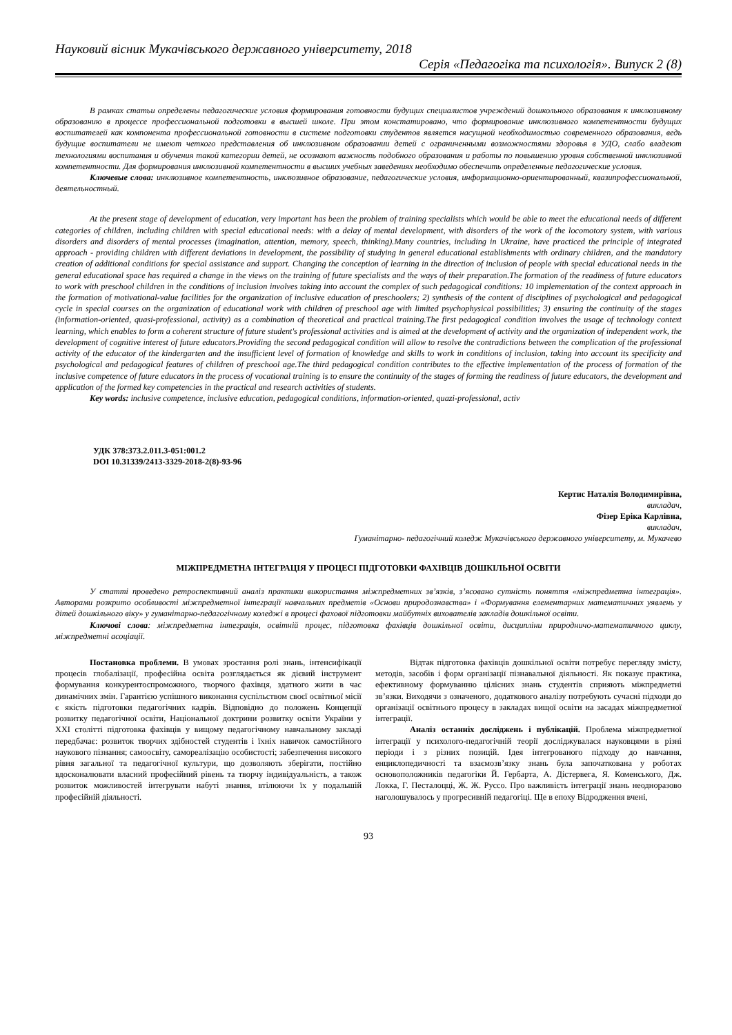Науковий вісник Мукачівського державного університету, 2018
Серія «Педагогіка та психологія». Випуск 2 (8)
В рамках статьи определены педагогические условия формирования готовности будущих специалистов учреждений дошкольного образования к инклюзивному образованию в процессе профессиональной подготовки в высшей школе. При этом констатировано, что формирование инклюзивного компетентности будущих воспитателей как компонента профессиональной готовности в системе подготовки студентов является насущной необходимостью современного образования, ведь будущие воспитатели не имеют четкого представления об инклюзивном образовании детей с ограниченными возможностями здоровья в УДО, слабо владеют технологиями воспитания и обучения такой категории детей, не осознают важность подобного образования и работы по повышению уровня собственной инклюзивной компетентности. Для формирования инклюзивной компетентности в высших учебных заведениях необходимо обеспечить определенные педагогические условия.
Ключевые слова: инклюзивное компетентность, инклюзивное образование, педагогические условия, информационно-ориентированный, квазипрофессиональной, деятельностный.
At the present stage of development of education, very important has been the problem of training specialists which would be able to meet the educational needs of different categories of children, including children with special educational needs: with a delay of mental development, with disorders of the work of the locomotory system, with various disorders and disorders of mental processes (imagination, attention, memory, speech, thinking).Many countries, including in Ukraine, have practiced the principle of integrated approach - providing children with different deviations in development, the possibility of studying in general educational establishments with ordinary children, and the mandatory creation of additional conditions for special assistance and support. Changing the conception of learning in the direction of inclusion of people with special educational needs in the general educational space has required a change in the views on the training of future specialists and the ways of their preparation.The formation of the readiness of future educators to work with preschool children in the conditions of inclusion involves taking into account the complex of such pedagogical conditions: 10 implementation of the context approach in the formation of motivational-value facilities for the organization of inclusive education of preschoolers; 2) synthesis of the content of disciplines of psychological and pedagogical cycle in special courses on the organization of educational work with children of preschool age with limited psychophysical possibilities; 3) ensuring the continuity of the stages (information-oriented, quasi-professional, activity) as a combination of theoretical and practical training.The first pedagogical condition involves the usage of technology context learning, which enables to form a coherent structure of future student's professional activities and is aimed at the development of activity and the organization of independent work, the development of cognitive interest of future educators.Providing the second pedagogical condition will allow to resolve the contradictions between the complication of the professional activity of the educator of the kindergarten and the insufficient level of formation of knowledge and skills to work in conditions of inclusion, taking into account its specificity and psychological and pedagogical features of children of preschool age.The third pedagogical condition contributes to the effective implementation of the process of formation of the inclusive competence of future educators in the process of vocational training is to ensure the continuity of the stages of forming the readiness of future educators, the development and application of the formed key competencies in the practical and research activities of students.
Key words: inclusive competence, inclusive education, pedagogical conditions, information-oriented, quazi-professional, activ
УДК 378:373.2.011.3-051:001.2
DOI 10.31339/2413-3329-2018-2(8)-93-96
Кертис Наталія Володимирівна,
викладач,
Фізер Еріка Карлівна,
викладач,
Гуманітарно- педагогічний коледж Мукачівського державного університету, м. Мукачево
МІЖПРЕДМЕТНА ІНТЕГРАЦІЯ У ПРОЦЕСІ ПІДГОТОВКИ ФАХІВЦІВ ДОШКІЛЬНОЇ ОСВІТИ
У статті проведено ретроспективний аналіз практики використання міжпредметних зв’язків, з’ясовано сутність поняття «міжпредметна інтеграція». Авторами розкрито особливості міжпредметної інтеграції навчальних предметів «Основи природознавства» і «Формування елементарних математичних уявлень у дітей дошкільного віку» у гуманітарно-педагогічному коледжі в процесі фахової підготовки майбутніх вихователів закладів дошкільної освіти.
Ключові слова: міжпредметна інтеграція, освітній процес, підготовка фахівців дошкільної освіти, дисципліни природничо-математичного циклу, міжпредметні асоціації.
Постановка проблеми. В умовах зростання ролі знань, інтенсифікації процесів глобалізації, професійна освіта розглядається як дієвий інструмент формування конкурентоспроможного, творчого фахівця, здатного жити в час динамічних змін. Гарантією успішного виконання суспільством своєї освітньої місії є якість підготовки педагогічних кадрів. Відповідно до положень Концепції розвитку педагогічної освіти, Національної доктрини розвитку освіти України у ХХІ столітті підготовка фахівців у вищому педагогічному навчальному закладі передбачає: розвиток творчих здібностей студентів і їхніх навичок самостійного наукового пізнання; самоосвіту, самореалізацію особистості; забезпечення високого рівня загальної та педагогічної культури, що дозволяють зберігати, постійно вдосконалювати власний професійний рівень та творчу індивідуальність, а також розвиток можливостей інтегрувати набуті знання, втілюючи їх у подальшій професійній діяльності.
Відтак підготовка фахівців дошкільної освіти потребує перегляду змісту, методів, засобів і форм організації пізнавальної діяльності. Як показує практика, ефективному формуванню цілісних знань студентів сприяють міжпредметні зв’язки. Виходячи з означеного, додаткового аналізу потребують сучасні підходи до організації освітнього процесу в закладах вищої освіти на засадах міжпредметної інтеграції.
Аналіз останніх досліджень і публікацій. Проблема міжпредметної інтеграції у психолого-педагогічній теорії досліджувалася науковцями в різні періоди і з різних позицій. Ідея інтегрованого підходу до навчання, енциклопедичності та взаємозв’язку знань була започаткована у роботах основоположників педагогіки Й. Гербарта, А. Дістервега, Я. Коменського, Дж. Локка, Г. Песталоцці, Ж. Ж. Руссо. Про важливість інтеграції знань неодноразово наголошувалось у прогресивній педагогіці. Ще в епоху Відродження вчені,
93